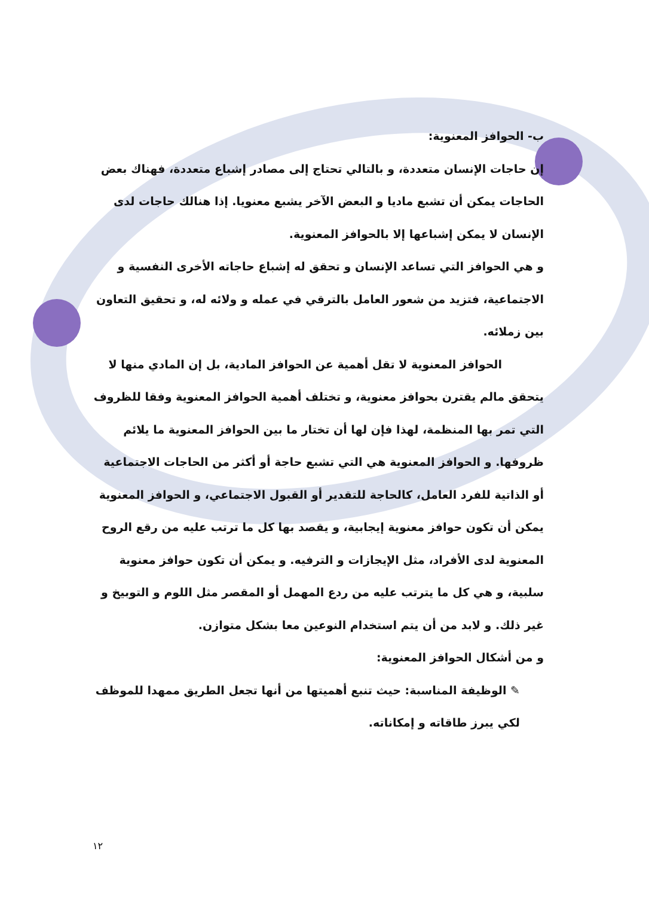ب- الحوافز المعنوية:
إن حاجات الإنسان متعددة، و بالتالي تحتاج إلى مصادر إشباع متعددة، فهناك بعض الحاجات يمكن أن تشبع ماديا و البعض الآخر يشبع معنويا. إذا هنالك حاجات لدى الإنسان لا يمكن إشباعها إلا بالحوافز المعنوية.
و هي الحوافز التي تساعد الإنسان و تحقق له إشباع حاجاته الأخرى النفسية و الاجتماعية، فتزيد من شعور العامل بالترقي في عمله و ولائه له، و تحقيق التعاون بين زملائه.
الحوافز المعنوية لا تقل أهمية عن الحوافز المادية، بل إن المادي منها لا
يتحقق مالم يقترن بحوافز معنوية، و تختلف أهمية الحوافز المعنوية وفقا للظروف التي تمر بها المنظمة، لهذا فإن لها أن تختار ما بين الحوافز المعنوية ما يلائم ظروفها. و الحوافز المعنوية هي التي تشبع حاجة أو أكثر من الحاجات الاجتماعية أو الذاتية للفرد العامل، كالحاجة للتقدير أو القبول الاجتماعي، و الحوافز المعنوية يمكن أن تكون حوافز معنوية إيجابية، و يقصد بها كل ما ترتب عليه من رقع الروح المعنوية لدى الأفراد، مثل الإيجازات و الترفيه. و يمكن أن تكون حوافز معنوية سلبية، و هي كل ما يترتب عليه من ردع المهمل أو المقصر مثل اللوم و التوبيخ و غير ذلك. و لابد من أن يتم استخدام النوعين معا بشكل متوازن.
و من أشكال الحوافز المعنوية:
✎ الوظيفة المناسبة: حيث تنبع أهميتها من أنها تجعل الطريق ممهدا للموظف لكي يبرز طاقاته و إمكاناته.
١٢